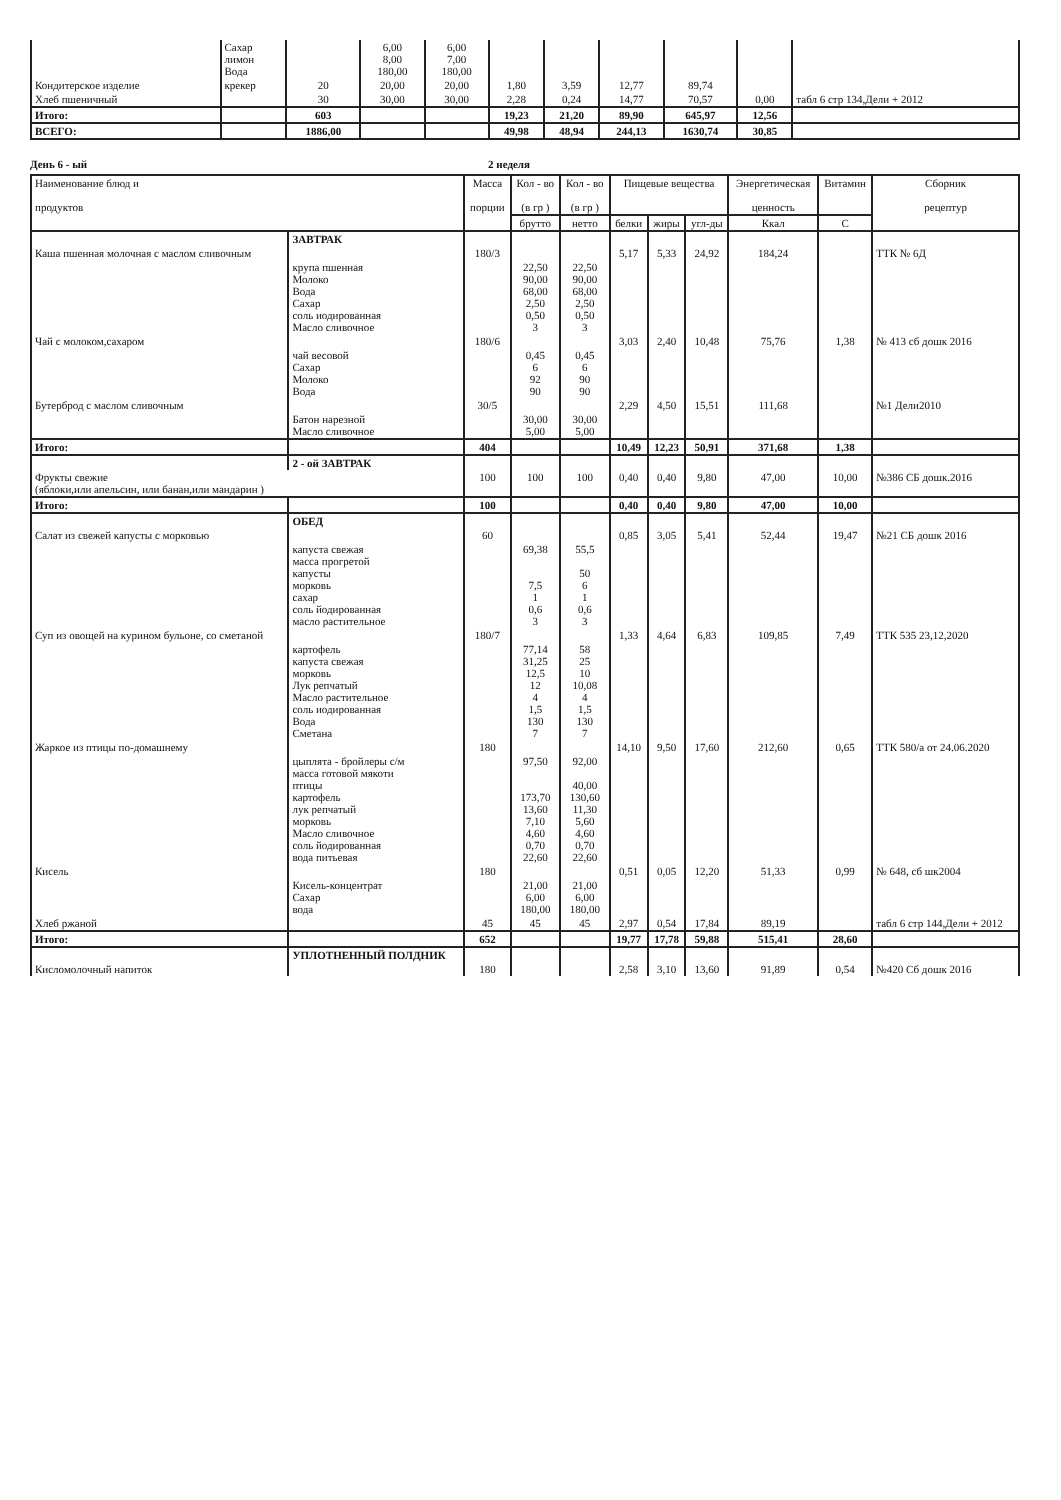| | Сахар лимон Вода | | 6,00 8,00 180,00 | 6,00 7,00 180,00 | | | | | | |
| Кондитерское изделие | крекер | 20 | 20,00 | 20,00 | 1,80 | 3,59 | 12,77 | 89,74 | | |
| Хлеб пшеничный | | 30 | 30,00 | 30,00 | 2,28 | 0,24 | 14,77 | 70,57 | 0,00 | табл 6 стр 134,Дели + 2012 |
| Итого: | | 603 | | | 19,23 | 21,20 | 89,90 | 645,97 | 12,56 | |
| ВСЕГО: | | 1886,00 | | | 49,98 | 48,94 | 244,13 | 1630,74 | 30,85 | |
День 6 - ый 2 неделя
| Наименование блюд и продуктов | | Масса порции | Кол - во (в гр ) | Кол - во (в гр ) | Пищевые вещества | | | Энергетическая ценность | Витамин | Сборник рецептур |
| --- | --- | --- | --- | --- | --- | --- | --- | --- | --- | --- |
| | | | брутто | нетто | белки | жиры | угл-ды | Ккал | С | |
| | ЗАВТРАК | | | | | | | | | |
| Каша пшенная молочная с маслом сливочным | | 180/3 | | | 5,17 | 5,33 | 24,92 | 184,24 | | ТТК № 6Д |
| | крупа пшенная Молоко Вода Сахар соль иодированная Масло сливочное | | 22,50 90,00 68,00 2,50 0,50 3 | 22,50 90,00 68,00 2,50 0,50 3 | | | | | | |
| Чай с молоком,сахаром | | 180/6 | | | 3,03 | 2,40 | 10,48 | 75,76 | 1,38 | № 413 сб дошк 2016 |
| | чай весовой Сахар Молоко Вода | | 0,45 6 92 90 | 0,45 6 90 90 | | | | | | |
| Бутерброд с маслом сливочным | | 30/5 | | | 2,29 | 4,50 | 15,51 | 111,68 | | №1 Дели2010 |
| | Батон нарезной Масло сливочное | | 30,00 5,00 | 30,00 5,00 | | | | | | |
| Итого: | | 404 | | | 10,49 | 12,23 | 50,91 | 371,68 | 1,38 | |
| | 2 - ой ЗАВТРАК | | | | | | | | | |
| Фрукты свежие (яблоки,или апельсин, или банан,или мандарин ) | | 100 | 100 | 100 | 0,40 | 0,40 | 9,80 | 47,00 | 10,00 | №386 СБ дошк.2016 |
| Итого: | | 100 | | | 0,40 | 0,40 | 9,80 | 47,00 | 10,00 | |
| | ОБЕД | | | | | | | | | |
| Салат из свежей капусты с морковью | | 60 | | | 0,85 | 3,05 | 5,41 | 52,44 | 19,47 | №21 СБ дошк 2016 |
| | капуста свежая масса прогретой капусты морковь сахар соль йодированная масло растительное | | 69,38 7,5 1 0,6 3 | 55,5 50 6 1 0,6 3 | | | | | | |
| Суп из овощей на курином бульоне, со сметаной | | 180/7 | | | 1,33 | 4,64 | 6,83 | 109,85 | 7,49 | ТТК 535 23,12,2020 |
| | картофель капуста свежая морковь Лук репчатый Масло растительное соль иодированная Вода Сметана | | 77,14 31,25 12,5 12 4 1,5 130 7 | 58 25 10 10,08 4 1,5 130 7 | | | | | | |
| Жаркое из птицы по-домашнему | | 180 | | | 14,10 | 9,50 | 17,60 | 212,60 | 0,65 | ТТК 580/а от 24.06.2020 |
| | цыплята - бройлеры с/м масса готовой мякоти птицы картофель лук репчатый морковь Масло сливочное соль йодированная вода питьевая | | 97,50 173,70 13,60 7,10 4,60 0,70 22,60 | 92,00 40,00 130,60 11,30 5,60 4,60 0,70 22,60 | | | | | | |
| Кисель | | 180 | | | 0,51 | 0,05 | 12,20 | 51,33 | 0,99 | № 648, сб шк2004 |
| | Кисель-концентрат Сахар вода | | 21,00 6,00 180,00 | 21,00 6,00 180,00 | | | | | | |
| Хлеб ржаной | | 45 | 45 | 45 | 2,97 | 0,54 | 17,84 | 89,19 | | табл 6 стр 144,Дели + 2012 |
| Итого: | | 652 | | | 19,77 | 17,78 | 59,88 | 515,41 | 28,60 | |
| | УПЛОТНЕННЫЙ ПОЛДНИК | | | | | | | | | |
| Кисломолочный напиток | | 180 | | | 2,58 | 3,10 | 13,60 | 91,89 | 0,54 | №420 Сб дошк 2016 |